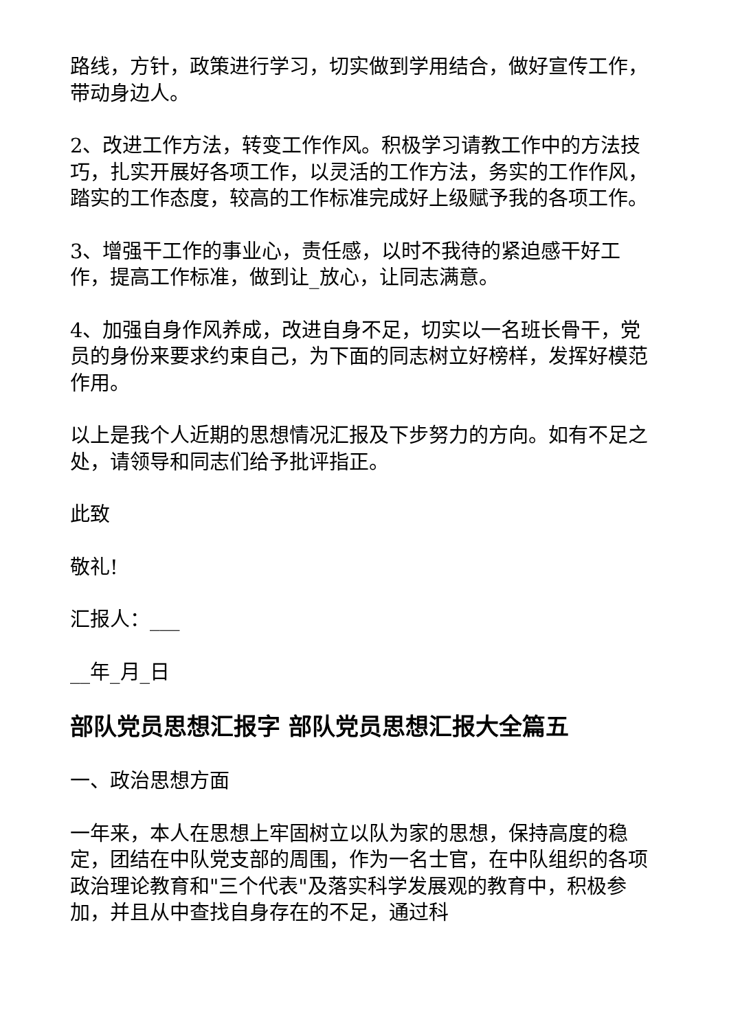路线，方针，政策进行学习，切实做到学用结合，做好宣传工作，带动身边人。
2、改进工作方法，转变工作作风。积极学习请教工作中的方法技巧，扎实开展好各项工作，以灵活的工作方法，务实的工作作风，踏实的工作态度，较高的工作标准完成好上级赋予我的各项工作。
3、增强干工作的事业心，责任感，以时不我待的紧迫感干好工作，提高工作标准，做到让_放心，让同志满意。
4、加强自身作风养成，改进自身不足，切实以一名班长骨干，党员的身份来要求约束自己，为下面的同志树立好榜样，发挥好模范作用。
以上是我个人近期的思想情况汇报及下步努力的方向。如有不足之处，请领导和同志们给予批评指正。
此致
敬礼!
汇报人：___
__年_月_日
部队党员思想汇报字 部队党员思想汇报大全篇五
一、政治思想方面
一年来，本人在思想上牢固树立以队为家的思想，保持高度的稳定，团结在中队党支部的周围，作为一名士官，在中队组织的各项政治理论教育和"三个代表"及落实科学发展观的教育中，积极参加，并且从中查找自身存在的不足，通过科